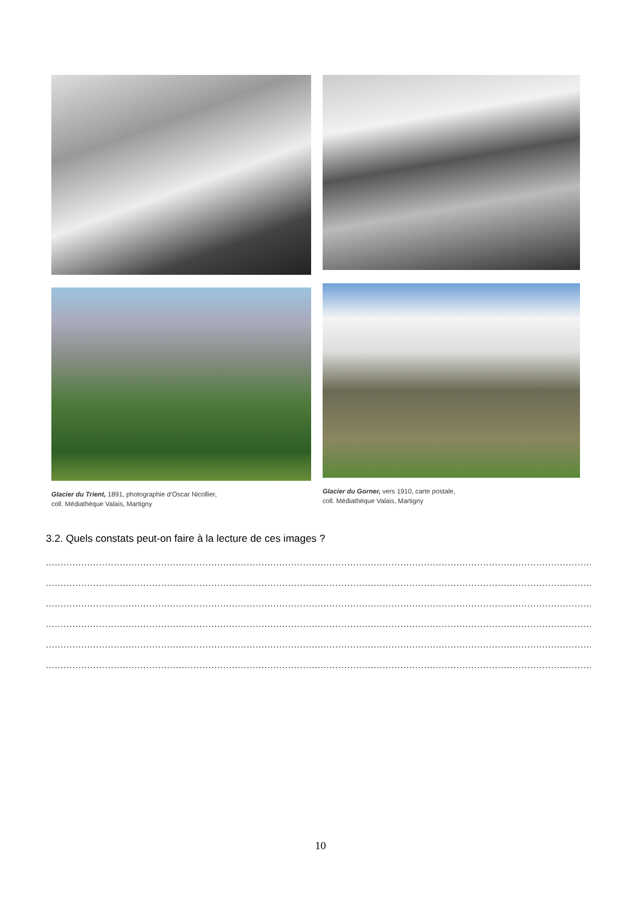Glacier du Trient, 1891, photographie d’Oscar Nicollier,
coll. Médiathèque Valais, Martigny
Glacier du Gorner, vers 1910, carte postale,
coll. Médiathèque Valais, Martigny
3.2. Quels constats peut-on faire à la lecture de ces images ?
......................................................................................................................................................................................................
......................................................................................................................................................................................................
......................................................................................................................................................................................................
......................................................................................................................................................................................................
......................................................................................................................................................................................................
......................................................................................................................................................................................................
10